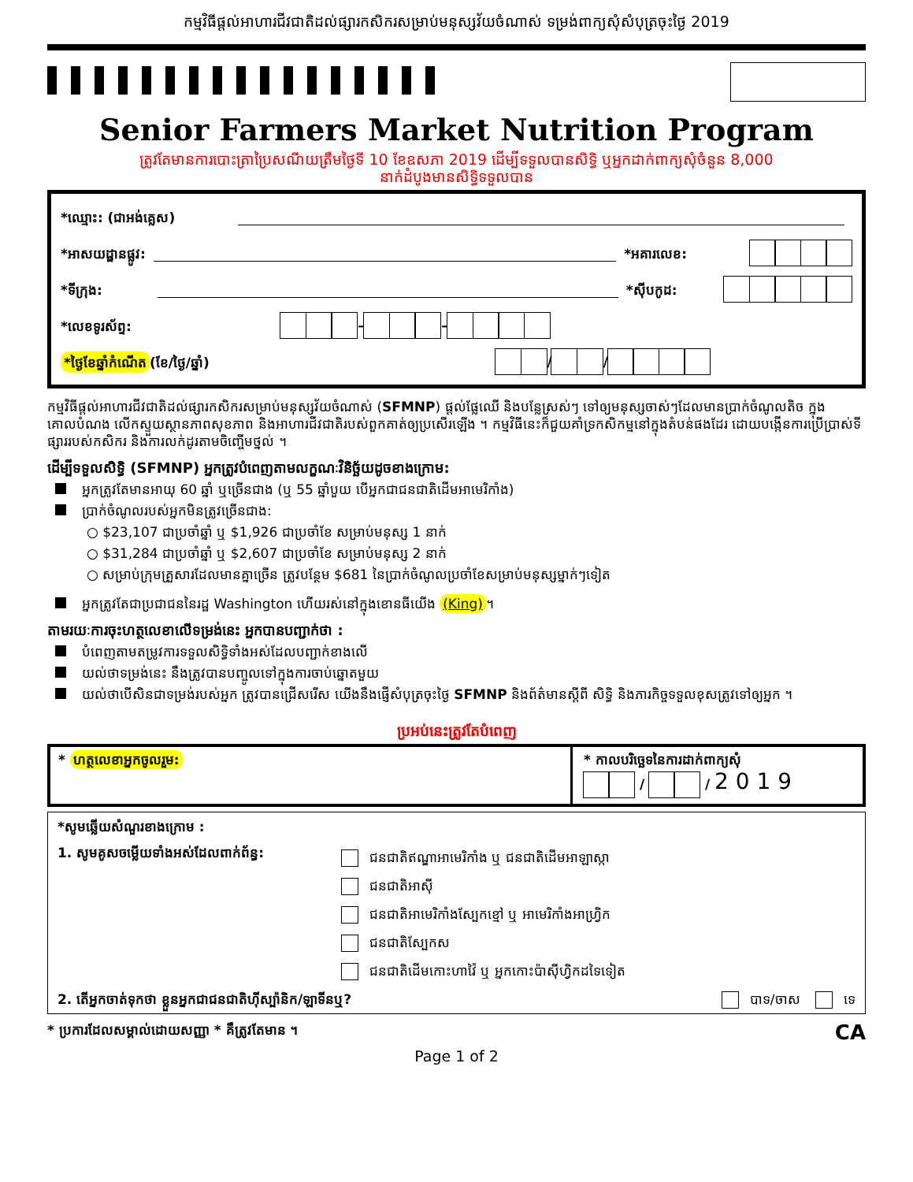កម្មវិធីផ្តល់អាហារជីវជាតិដល់ផ្សារកសិករសម្រាប់មនុស្សវ័យចំណាស់ ទម្រង់ពាក្យសុំសំបុត្រចុះថ្ងៃ 2019
Senior Farmers Market Nutrition Program
ត្រូវតែមានការបោះត្រាប្រៃសណីយត្រឹមថ្ងៃទី 10 ខែឧសភា 2019 ដើម្បីទទួលបានសិទ្ធិ ឬអ្នកដាក់ពាក្យសុំចំនួន 8,000
នាក់ដំបូងមានសិទ្ធិទទួលបាន
*ឈ្មោះ: (ជាអង់គ្លេស)
*អាសយដ្ឋានផ្លូវ: *អគារលេខ:
*ទីក្រុង: *ស៊ីបកូដ:
*លេខទូរស័ព្ទ: – –
*ថ្ងៃខែឆ្នាំកំណើត (ខែ/ថ្ងៃ/ឆ្នាំ) / /
កម្មវិធីផ្តល់អាហារជីវជាតិដល់ផ្សារកសិករសម្រាប់មនុស្សវ័យចំណាស់ (SFMNP) ផ្តល់ផ្លែឈើ និងបន្លែស្រស់ៗ ទៅឲ្យមនុស្សចាស់ៗដែលមានប្រាក់ចំណូលតិច ក្នុងគោលបំណង លើកស្ទួយស្ថានភាពសុខភាព និងអាហារជីវជាតិរបស់ពួកគាត់ឲ្យប្រសើរឡើង ។ កម្មវិធីនេះក៏ជួយគាំទ្រកសិកម្មនៅក្នុងតំបន់ផងដែរ ដោយបង្កើនការប្រើប្រាស់ទីផ្សាររបស់កសិករ និងការលក់ដូរតាមចិញ្ចើមថ្នល់ ។
ដើម្បីទទួលសិទ្ធិ (SFMNP) អ្នកត្រូវបំពេញតាមលក្ខណៈវិនិច្ឆ័យដូចខាងក្រោម:
អ្នកត្រូវតែមានអាយុ 60 ឆ្នាំ ឬច្រើនជាង (ឬ 55 ឆ្នាំបួយ បើអ្នកជាជនជាតិដើមអាមេរិកាំង)
ប្រាក់ចំណូលរបស់អ្នកមិនត្រូវច្រើនជាង:
○ $23,107 ជាប្រចាំឆ្នាំ ឬ $1,926 ជាប្រចាំខែ សម្រាប់មនុស្ស 1 នាក់
○ $31,284 ជាប្រចាំឆ្នាំ ឬ $2,607 ជាប្រចាំខែ សម្រាប់មនុស្ស 2 នាក់
○ សម្រាប់ក្រុមគ្រួសារដែលមានគ្នាច្រើន ត្រូវបន្ថែម $681 នៃប្រាក់ចំណូលប្រចាំខែសម្រាប់មនុស្សម្នាក់ៗទៀត
អ្នកត្រូវតែជាប្រជាជននៃរដ្ឋ Washington ហើយរស់នៅក្នុងខោនធីយើង (King) ។
តាមរយៈការចុះហត្ថលេខាលើទម្រង់នេះ អ្នកបានបញ្ជាក់ថា :
បំពេញតាមតម្រូវការទទួលសិទ្ធិទាំងអស់ដែលបញ្ជាក់ខាងលើ
យល់ថាទម្រង់នេះ នឹងត្រូវបានបញ្ចូលទៅក្នុងការចាប់ឆ្នោតមួយ
យល់ថាបើសិនជាទម្រង់របស់អ្នក ត្រូវបានជ្រើសរើស យើងនឹងផ្ញើសំបុត្រចុះថ្ងៃ SFMNP និងព័ត៌មានស្តីពី សិទ្ធិ និងភារកិច្ចទទួលខុសត្រូវទៅឲ្យអ្នក ។
ប្រអប់នេះត្រូវតែបំពេញ
* ហត្ថលេខាអ្នកចូលរួម: * កាលបរិច្ឆេទនៃការដាក់ពាក្យសុំ
/ / 2 0 1 9
*សូមឆ្លើយសំណួរខាងក្រោម :
1. សូមគូសចម្លើយទាំងអស់ដែលពាក់ព័ន្ធ:
ជនជាតិឥណ្ឌាអាមេរិកាំង ឬ ជនជាតិដើមអាឡាស្កា
ជនជាតិអាស៊ី
ជនជាតិអាមេរិកាំងស្បែកខ្មៅ ឬ អាមេរិកាំងអាហ្វ្រិក
ជនជាតិស្បែកស
ជនជាតិដើមកោះហាវ៉ៃ ឬ អ្នកកោះប៉ាស៊ីហ្វិកដទៃទៀត
2. តើអ្នកចាត់ទុកថា ខ្លួនអ្នកជាជនជាតិហ៊ីស្ប៉ានិក/ឡាទីនឬ? បាទ/ចាស ទេ
* ប្រការដែលសម្គាល់ដោយសញ្ញា * គឺត្រូវតែមាន ។ CA
Page 1 of 2